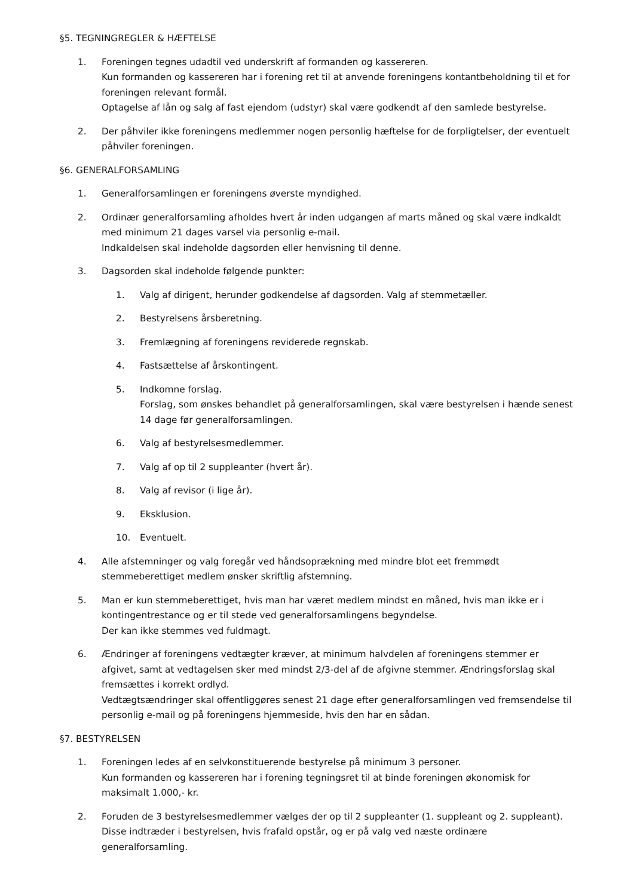§5. TEGNINGREGLER & HÆFTELSE
1. Foreningen tegnes udadtil ved underskrift af formanden og kassereren.
Kun formanden og kassereren har i forening ret til at anvende foreningens kontantbeholdning til et for foreningen relevant formål.
Optagelse af lån og salg af fast ejendom (udstyr) skal være godkendt af den samlede bestyrelse.
2. Der påhviler ikke foreningens medlemmer nogen personlig hæftelse for de forpligtelser, der eventuelt påhviler foreningen.
§6. GENERALFORSAMLING
1. Generalforsamlingen er foreningens øverste myndighed.
2. Ordinær generalforsamling afholdes hvert år inden udgangen af marts måned og skal være indkaldt med minimum 21 dages varsel via personlig e-mail.
Indkaldelsen skal indeholde dagsorden eller henvisning til denne.
3. Dagsorden skal indeholde følgende punkter:
1. Valg af dirigent, herunder godkendelse af dagsorden. Valg af stemmetæller.
2. Bestyrelsens årsberetning.
3. Fremlægning af foreningens reviderede regnskab.
4. Fastsættelse af årskontingent.
5. Indkomne forslag.
Forslag, som ønskes behandlet på generalforsamlingen, skal være bestyrelsen i hænde senest 14 dage før generalforsamlingen.
6. Valg af bestyrelsesmedlemmer.
7. Valg af op til 2 suppleanter (hvert år).
8. Valg af revisor (i lige år).
9. Eksklusion.
10. Eventuelt.
4. Alle afstemninger og valg foregår ved håndsoprækning med mindre blot eet fremmødt stemmeberettiget medlem ønsker skriftlig afstemning.
5. Man er kun stemmeberettiget, hvis man har været medlem mindst en måned, hvis man ikke er i kontingentrestance og er til stede ved generalforsamlingens begyndelse.
Der kan ikke stemmes ved fuldmagt.
6. Ændringer af foreningens vedtægter kræver, at minimum halvdelen af foreningens stemmer er afgivet, samt at vedtagelsen sker med mindst 2/3-del af de afgivne stemmer. Ændringsforslag skal fremsættes i korrekt ordlyd.
Vedtægtsændringer skal offentliggøres senest 21 dage efter generalforsamlingen ved fremsendelse til personlig e-mail og på foreningens hjemmeside, hvis den har en sådan.
§7. BESTYRELSEN
1. Foreningen ledes af en selvkonstituerende bestyrelse på minimum 3 personer.
Kun formanden og kassereren har i forening tegningsret til at binde foreningen økonomisk for maksimalt 1.000,- kr.
2. Foruden de 3 bestyrelsesmedlemmer vælges der op til 2 suppleanter (1. suppleant og 2. suppleant). Disse indtræder i bestyrelsen, hvis frafald opstår, og er på valg ved næste ordinære generalforsamling.